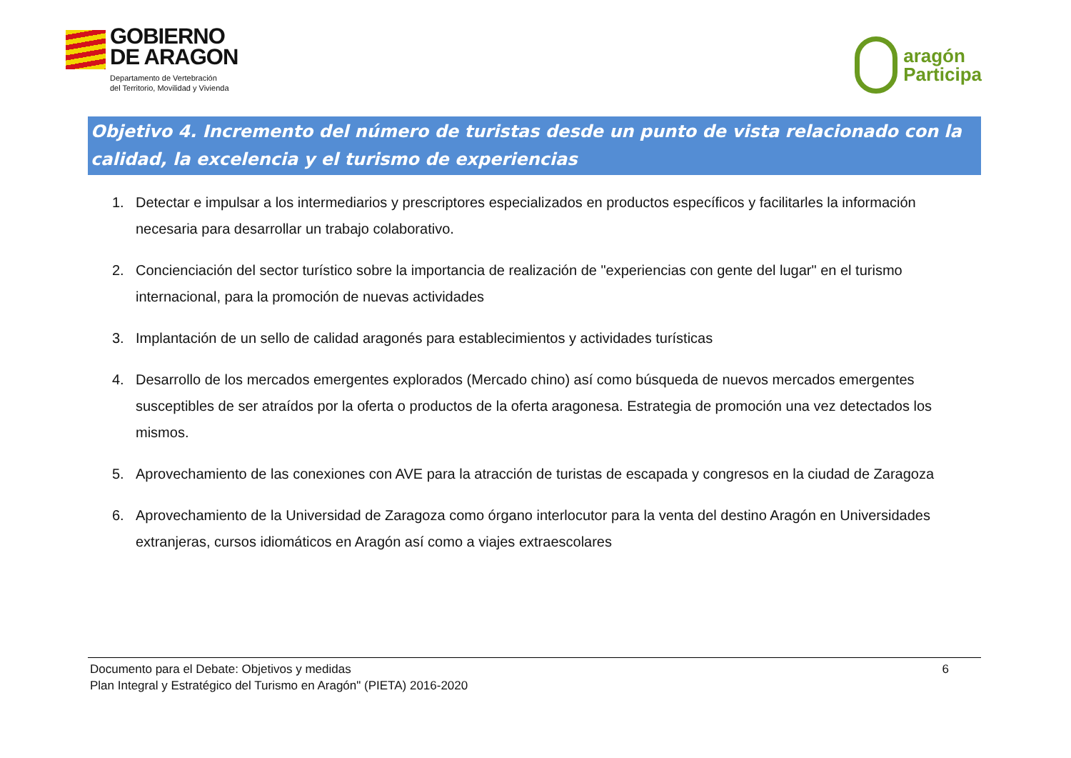GOBIERNO
DE ARAGON
Departamento de Vertebración
del Territorio, Movilidad y Vivienda
aragón
Participa
Objetivo 4. Incremento del número de turistas desde un punto de vista relacionado con la calidad, la excelencia y el turismo de experiencias
1. Detectar e impulsar a los intermediarios y prescriptores especializados en productos específicos y facilitarles la información necesaria para desarrollar un trabajo colaborativo.
2. Concienciación del sector turístico sobre la importancia de realización de "experiencias con gente del lugar" en el turismo internacional, para la promoción de nuevas actividades
3. Implantación de un sello de calidad aragonés para establecimientos y actividades turísticas
4. Desarrollo de los mercados emergentes explorados (Mercado chino) así como búsqueda de nuevos mercados emergentes susceptibles de ser atraídos por la oferta o productos de la oferta aragonesa. Estrategia de promoción una vez detectados los mismos.
5. Aprovechamiento de las conexiones con AVE para la atracción de turistas de escapada y congresos en la ciudad de Zaragoza
6. Aprovechamiento de la Universidad de Zaragoza como órgano interlocutor para la venta del destino Aragón en Universidades extranjeras, cursos idiomáticos en Aragón así como a viajes extraescolares
Documento para el Debate: Objetivos y medidas
Plan Integral y Estratégico del Turismo en Aragón" (PIETA) 2016-2020
6